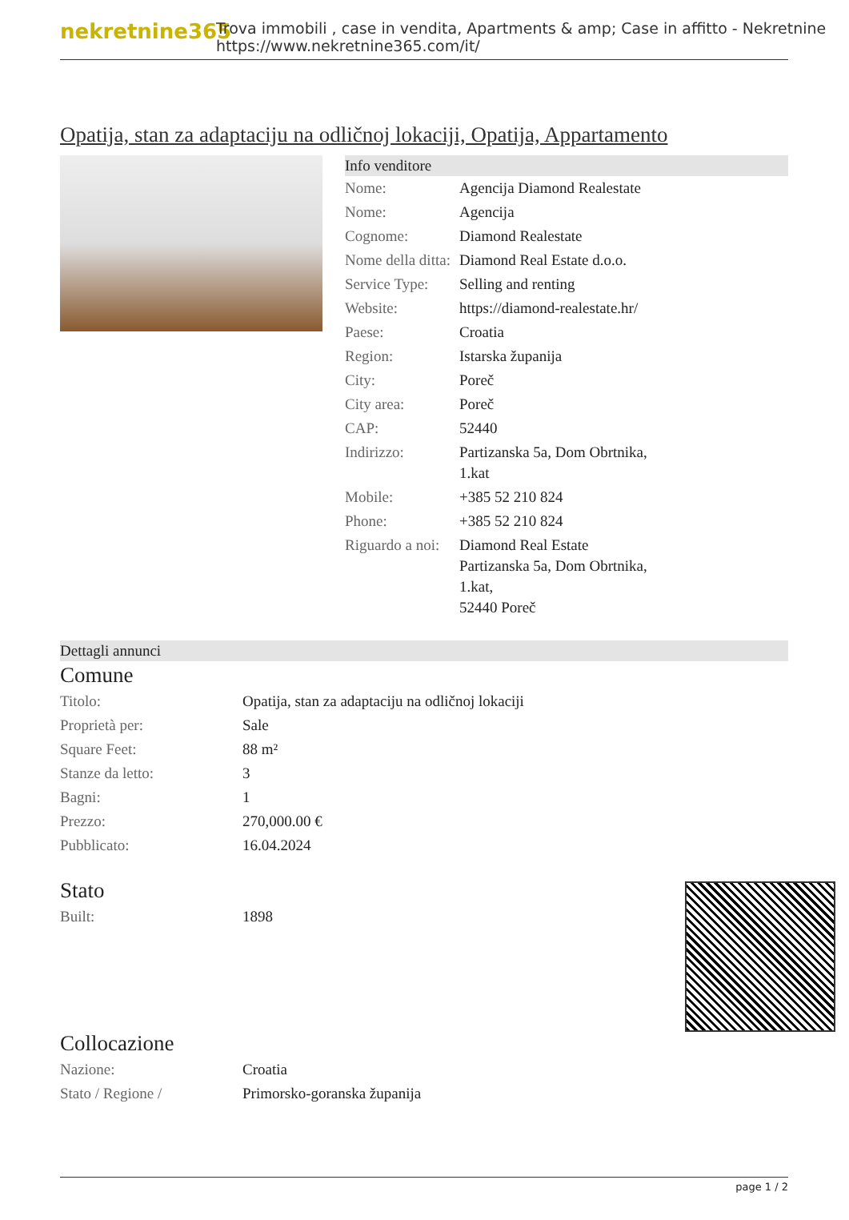nekretnine365
Trova immobili , case in vendita, Apartments & amp; Case in affitto - Nekretnine
https://www.nekretnine365.com/it/
Opatija, stan za adaptaciju na odličnoj lokaciji, Opatija, Appartamento
Info venditore
| Nome: | Agencija Diamond Realestate |
| Nome: | Agencija |
| Cognome: | Diamond Realestate |
| Nome della ditta: | Diamond Real Estate d.o.o. |
| Service Type: | Selling and renting |
| Website: | https://diamond-realestate.hr/ |
| Paese: | Croatia |
| Region: | Istarska županija |
| City: | Poreč |
| City area: | Poreč |
| CAP: | 52440 |
| Indirizzo: | Partizanska 5a, Dom Obrtnika, 1.kat |
| Mobile: | +385 52 210 824 |
| Phone: | +385 52 210 824 |
| Riguardo a noi: | Diamond Real Estate Partizanska 5a, Dom Obrtnika, 1.kat, 52440 Poreč |
Dettagli annunci
Comune
| Titolo: | Opatija, stan za adaptaciju na odličnoj lokaciji |
| Proprietà per: | Sale |
| Square Feet: | 88 m² |
| Stanze da letto: | 3 |
| Bagni: | 1 |
| Prezzo: | 270,000.00 € |
| Pubblicato: | 16.04.2024 |
Stato
| Built: | 1898 |
Collocazione
| Nazione: | Croatia |
| Stato / Regione / | Primorsko-goranska županija |
page 1 / 2